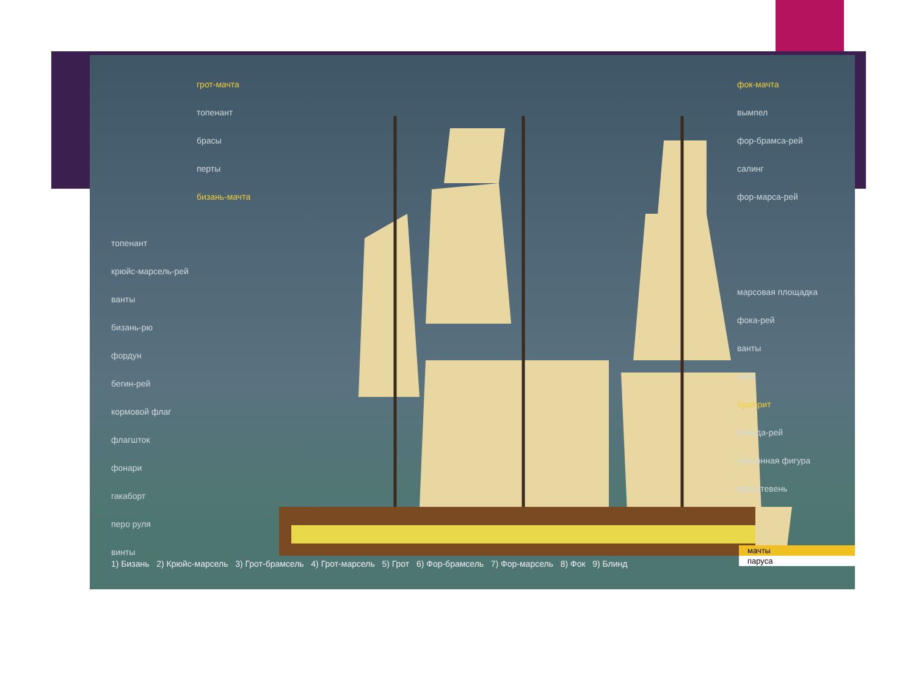грот-мачта
топенант
брасы
перты
бизань-мачта
топенант
крюйс-марсель-рей
ванты
бизань-рю
фордун
бегин-рей
кормовой флаг
флагшток
фонари
гакаборт
перо руля
винты
фок-мачта
вымпел
фор-брамса-рей
салинг
фор-марса-рей
марсовая площадка
фока-рей
ванты
штаг
бушприт
блинда-рей
гальюнная фигура
форштевень
1) Бизань 2) Крюйс-марсель 3) Грот-брамсель 4) Грот-марсель 5) Грот 6) Фор-брамсель 7) Фор-марсель 8) Фок 9) Блинд
мачты
паруса